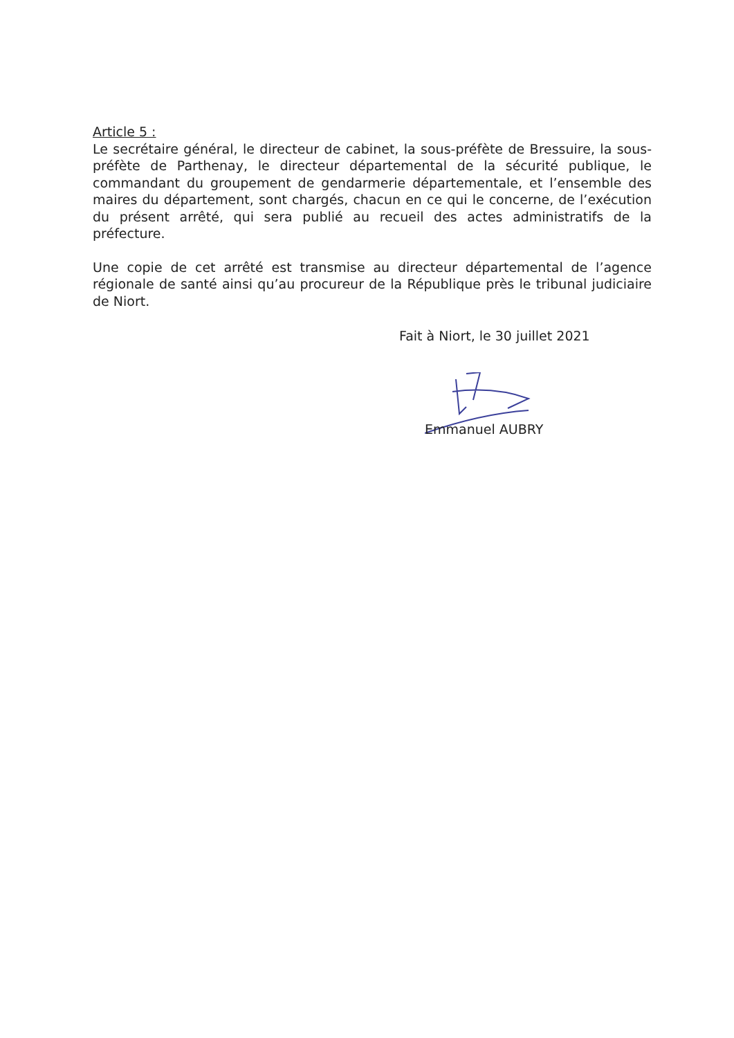Article 5 :
Le secrétaire général, le directeur de cabinet, la sous-préfète de Bressuire, la sous-préfète de Parthenay, le directeur départemental de la sécurité publique, le commandant du groupement de gendarmerie départementale, et l’ensemble des maires du département, sont chargés, chacun en ce qui le concerne, de l’exécution du présent arrêté, qui sera publié au recueil des actes administratifs de la préfecture.
Une copie de cet arrêté est transmise au directeur départemental de l’agence régionale de santé ainsi qu’au procureur de la République près le tribunal judiciaire de Niort.
Fait à Niort, le 30 juillet 2021
Emmanuel AUBRY